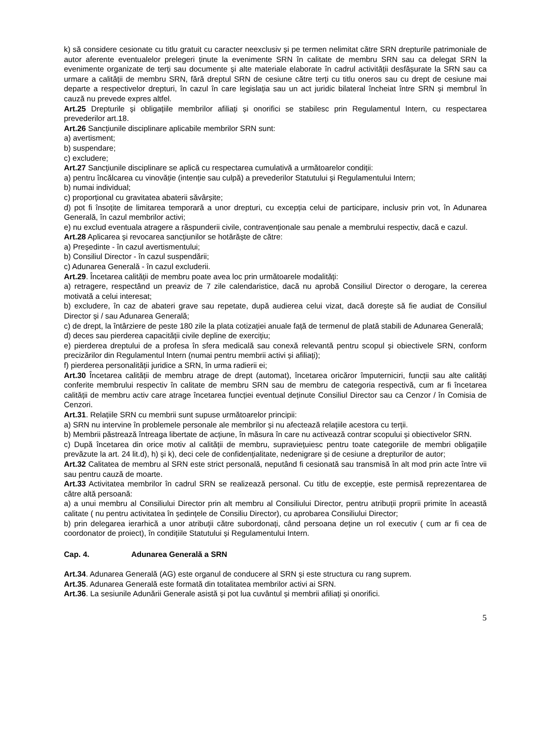k) să considere cesionate cu titlu gratuit cu caracter neexclusiv și pe termen nelimitat către SRN drepturile patrimoniale de autor aferente eventualelor prelegeri ținute la evenimente SRN în calitate de membru SRN sau ca delegat SRN la evenimente organizate de terți sau documente și alte materiale elaborate în cadrul activității desfășurate la SRN sau ca urmare a calității de membru SRN, fără dreptul SRN de cesiune către terți cu titlu oneros sau cu drept de cesiune mai departe a respectivelor drepturi, în cazul în care legislația sau un act juridic bilateral încheiat între SRN și membrul în cauză nu prevede expres altfel.
Art.25 Drepturile și obligațiile membrilor afiliați și onorifici se stabilesc prin Regulamentul Intern, cu respectarea prevederilor art.18.
Art.26 Sancțiunile disciplinare aplicabile membrilor SRN sunt:
a) avertisment;
b) suspendare;
c) excludere;
Art.27 Sancțiunile disciplinare se aplică cu respectarea cumulativă a următoarelor condiții:
a) pentru încălcarea cu vinovăție (intenție sau culpă) a prevederilor Statutului și Regulamentului Intern;
b) numai individual;
c) proporțional cu gravitatea abaterii săvârșite;
d) pot fi însoțite de limitarea temporară a unor drepturi, cu excepția celui de participare, inclusiv prin vot, în Adunarea Generală, în cazul membrilor activi;
e) nu exclud eventuala atragere a răspunderii civile, contravenționale sau penale a membrului respectiv, dacă e cazul.
Art.28 Aplicarea și revocarea sancțiunilor se hotărăște de către:
a) Președinte - în cazul avertismentului;
b) Consiliul Director - în cazul suspendării;
c) Adunarea Generală - în cazul excluderii.
Art.29. Încetarea calității de membru poate avea loc prin următoarele modalități:
a) retragere, respectând un preaviz de 7 zile calendaristice, dacă nu aprobă Consiliul Director o derogare, la cererea motivată a celui interesat;
b) excludere, în caz de abateri grave sau repetate, după audierea celui vizat, dacă dorește să fie audiat de Consiliul Director și / sau Adunarea Generală;
c) de drept, la întârziere de peste 180 zile la plata cotizației anuale față de termenul de plată stabili de Adunarea Generală;
d) deces sau pierderea capacității civile depline de exercițiu;
e) pierderea dreptului de a profesa în sfera medicală sau conexă relevantă pentru scopul și obiectivele SRN, conform precizărilor din Regulamentul Intern (numai pentru membrii activi și afiliați);
f) pierderea personalității juridice a SRN, în urma radierii ei;
Art.30 Încetarea calității de membru atrage de drept (automat), încetarea oricăror împuterniciri, funcții sau alte calități conferite membrului respectiv în calitate de membru SRN sau de membru de categoria respectivă, cum ar fi încetarea calității de membru activ care atrage încetarea funcției eventual deținute Consiliul Director sau ca Cenzor / în Comisia de Cenzori.
Art.31. Relațiile SRN cu membrii sunt supuse următoarelor principii:
a) SRN nu intervine în problemele personale ale membrilor și nu afectează relațiile acestora cu terții.
b) Membrii păstrează întreaga libertate de acțiune, în măsura în care nu activează contrar scopului și obiectivelor SRN.
c) După încetarea din orice motiv al calității de membru, supraviețuiesc pentru toate categoriile de membri obligațiile prevăzute la art. 24 lit.d), h) și k), deci cele de confidențialitate, nedenigrare și de cesiune a drepturilor de autor;
Art.32 Calitatea de membru al SRN este strict personală, neputând fi cesionată sau transmisă în alt mod prin acte între vii sau pentru cauză de moarte.
Art.33 Activitatea membrilor în cadrul SRN se realizează personal. Cu titlu de excepție, este permisă reprezentarea de către altă persoană:
a) a unui membru al Consiliului Director prin alt membru al Consiliului Director, pentru atribuții proprii primite în această calitate ( nu pentru activitatea în ședințele de Consiliu Director), cu aprobarea Consiliului Director;
b) prin delegarea ierarhică a unor atribuții către subordonați, când persoana deține un rol executiv ( cum ar fi cea de coordonator de proiect), în condițiile Statutului și Regulamentului Intern.
Cap. 4. Adunarea Generală a SRN
Art.34. Adunarea Generală (AG) este organul de conducere al SRN și este structura cu rang suprem.
Art.35. Adunarea Generală este formată din totalitatea membrilor activi ai SRN.
Art.36. La sesiunile Adunării Generale asistă și pot lua cuvântul și membrii afiliați și onorifici.
5